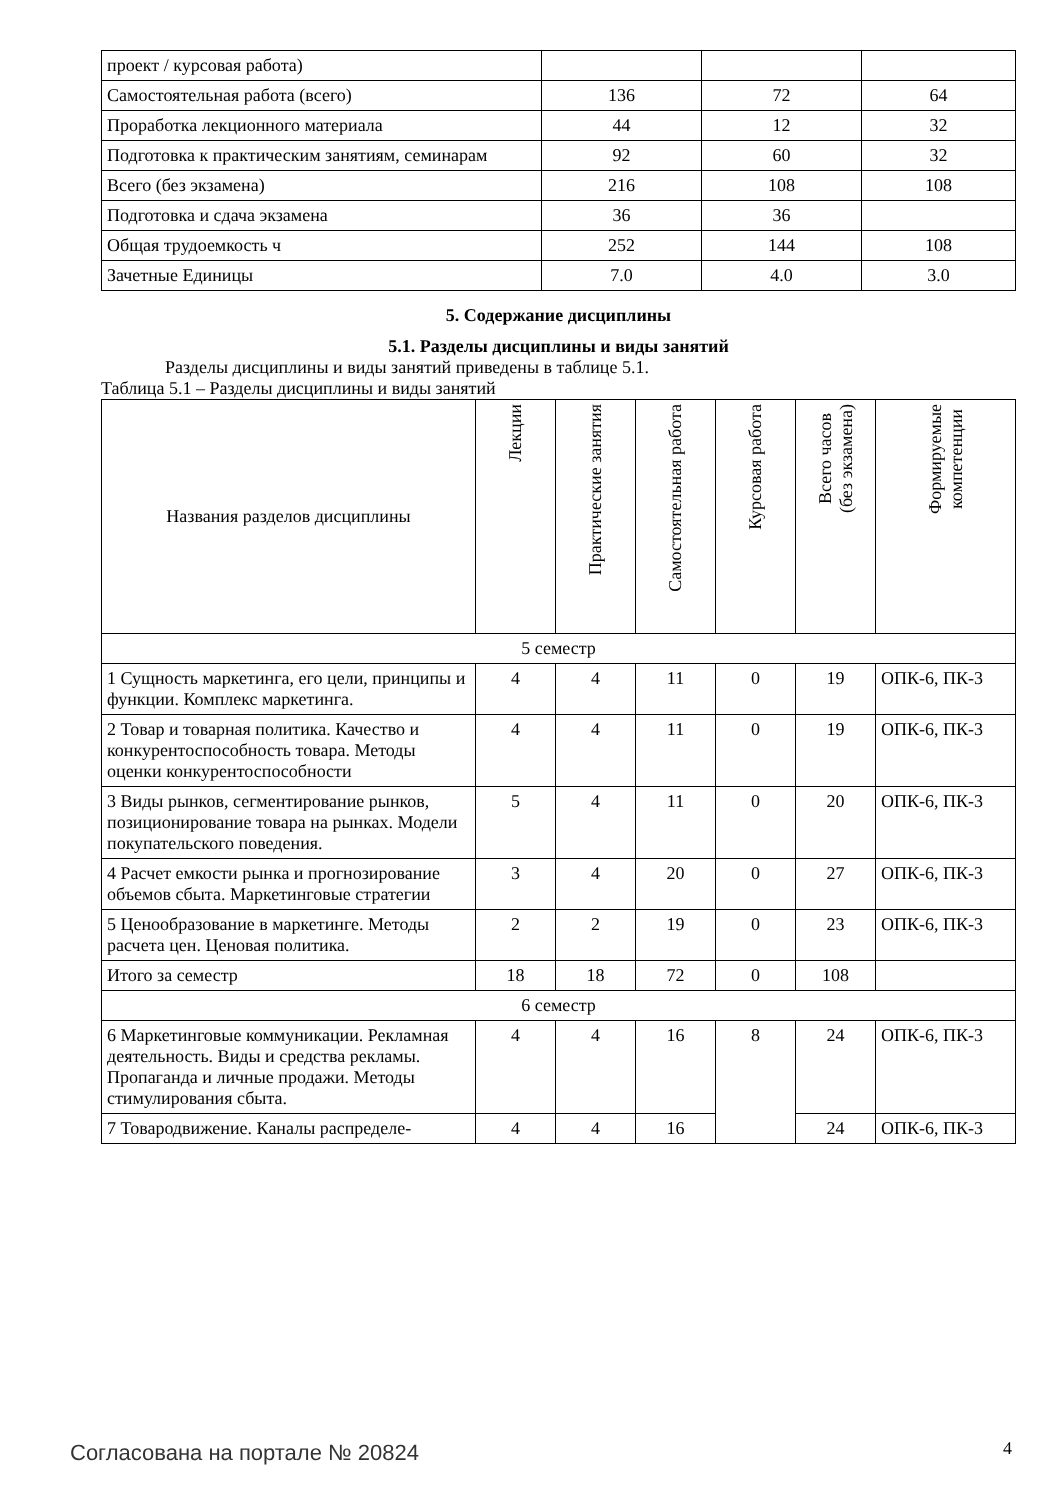| проект / курсовая работа) | | | |
| Самостоятельная работа (всего) | 136 | 72 | 64 |
| Проработка лекционного материала | 44 | 12 | 32 |
| Подготовка к практическим занятиям, семинарам | 92 | 60 | 32 |
| Всего (без экзамена) | 216 | 108 | 108 |
| Подготовка и сдача экзамена | 36 | 36 | |
| Общая трудоемкость ч | 252 | 144 | 108 |
| Зачетные Единицы | 7.0 | 4.0 | 3.0 |
5. Содержание дисциплины
5.1. Разделы дисциплины и виды занятий
Разделы дисциплины и виды занятий приведены в таблице 5.1.
Таблица 5.1 – Разделы дисциплины и виды занятий
| Названия разделов дисциплины | Лекции | Практические занятия | Самостоятельная работа | Курсовая работа | Всего часов (без экзамена) | Формируемые компетенции |
| --- | --- | --- | --- | --- | --- | --- |
| 5 семестр | | | | | | |
| 1 Сущность маркетинга, его цели, принципы и функции. Комплекс маркетинга. | 4 | 4 | 11 | 0 | 19 | ОПК-6, ПК-3 |
| 2 Товар и товарная политика. Качество и конкурентоспособность товара. Методы оценки конкурентоспособности | 4 | 4 | 11 | 0 | 19 | ОПК-6, ПК-3 |
| 3 Виды рынков, сегментирование рынков, позиционирование товара на рынках. Модели покупательского поведения. | 5 | 4 | 11 | 0 | 20 | ОПК-6, ПК-3 |
| 4 Расчет емкости рынка и прогнозирование объемов сбыта. Маркетинговые стратегии | 3 | 4 | 20 | 0 | 27 | ОПК-6, ПК-3 |
| 5 Ценообразование в маркетинге. Методы расчета цен. Ценовая политика. | 2 | 2 | 19 | 0 | 23 | ОПК-6, ПК-3 |
| Итого за семестр | 18 | 18 | 72 | 0 | 108 | |
| 6 семестр | | | | | | |
| 6 Маркетинговые коммуникации. Рекламная деятельность. Виды и средства рекламы. Пропаганда и личные продажи. Методы стимулирования сбыта. | 4 | 4 | 16 | 8 | 24 | ОПК-6, ПК-3 |
| 7 Товародвижение. Каналы распределе- | 4 | 4 | 16 | | 24 | ОПК-6, ПК-3 |
Согласована на портале № 20824 4